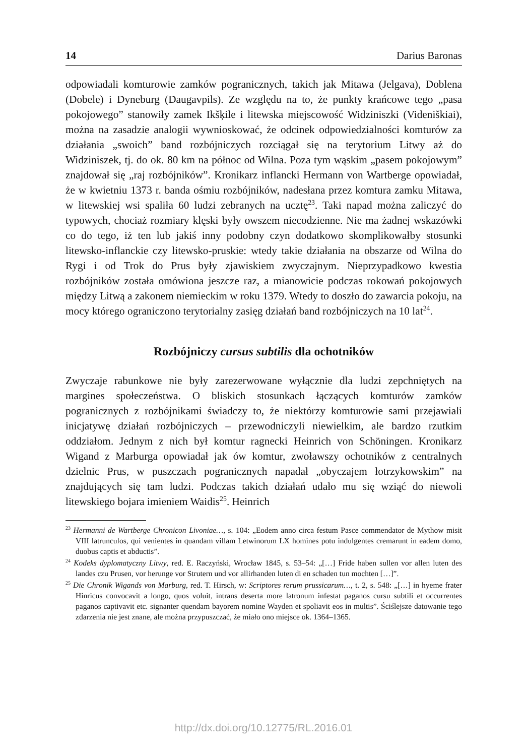14 Darius Baronas
odpowiadali komturowie zamków pogranicznych, takich jak Mitawa (Jelgava), Doblena (Dobele) i Dyneburg (Daugavpils). Ze względu na to, że punkty krań­cowe tego „pasa pokojowego” stanowiły zamek Ikšķile i litewska miejscowość Widziniszki (Videniškiai), można na zasadzie analogii wywnioskować, że odcinek odpowiedzialności komturów za działania „swoich” band rozbójniczych rozciągał się na terytorium Litwy aż do Widziniszek, tj. do ok. 80 km na północ od Wilna. Poza tym wąskim „pasem pokojowym” znajdował się „raj rozbójników”. Kroni­karz inflancki Hermann von Wartberge opowiadał, że w kwietniu 1373 r. banda ośmiu rozbójników, nadesłana przez komtura zamku Mitawa, w litewskiej wsi spaliła 60 ludzi zebranych na ucztę<sup>23</sup>. Taki napad można zaliczyć do typowych, chociaż rozmiary klęski były owszem niecodzienne. Nie ma żadnej wskazówki co do tego, iż ten lub jakiś inny podobny czyn dodatkowo skomplikowałby stosunki litewsko-inflanckie czy litewsko-pruskie: wtedy takie działania na obszarze od Wilna do Rygi i od Trok do Prus były zjawiskiem zwyczajnym. Nieprzypadkowo kwestia rozbójników została omówiona jeszcze raz, a mianowicie podczas rokowań pokojowych między Litwą a zakonem niemieckim w roku 1379. Wtedy to doszło do zawarcia pokoju, na mocy którego ograniczono terytorialny zasięg działań band rozbójniczych na 10 lat<sup>24</sup>.
Rozbójniczy cursus subtilis dla ochotników
Zwyczaje rabunkowe nie były zarezerwowane wyłącznie dla ludzi zepchniętych na margines społeczeństwa. O bliskich stosunkach łączących komturów zam­ków pogranicznych z rozbójnikami świadczy to, że niektórzy komturowie sami przejawiali inicjatywę działań rozbójniczych – przewodniczyli niewielkim, ale bardzo rzutkim oddziałom. Jednym z nich był komtur ragnecki Heinrich von Schöningen. Kronikarz Wigand z Marburga opowiadał jak ów komtur, zwoławszy ochotników z centralnych dzielnic Prus, w puszczach pogranicznych napadał „obyczajem łotrzykowskim” na znajdujących się tam ludzi. Podczas takich działań udało mu się wziąć do niewoli litewskiego bojara imieniem Waidis<sup>25</sup>. Heinrich
<sup>23</sup> Hermanni de Wartberge Chronicon Livoniae…, s. 104: „Eodem anno circa festum Pasce commendator de Mythow misit VIII latrunculos, qui venientes in quandam villam Letwinorum LX homines potu indulgentes cremarunt in eadem domo, duobus captis et abductis”.
<sup>24</sup> Kodeks dyplomatyczny Litwy, red. E. Raczyński, Wrocław 1845, s. 53–54: „[…] Fride haben sullen vor allen luten des landes czu Prusen, vor herunge vor Strutern und vor allirhanden luten di en schaden tun mochten […]”.
<sup>25</sup> Die Chronik Wigands von Marburg, red. T. Hirsch, w: Scriptores rerum prussicarum…, t. 2, s. 548: „[…] in hyeme frater Hinricus convocavit a longo, quos voluit, intrans deserta more latronum infestat paganos cursu subtili et occurrentes paganos captivavit etc. signanter quendam bayorem nomine Wayden et spoliavit eos in multis”. Ściślejsze datowanie tego zdarzenia nie jest znane, ale można przypuszczać, że miało ono miejsce ok. 1364–1365.
http://dx.doi.org/10.12775/RL.2016.01